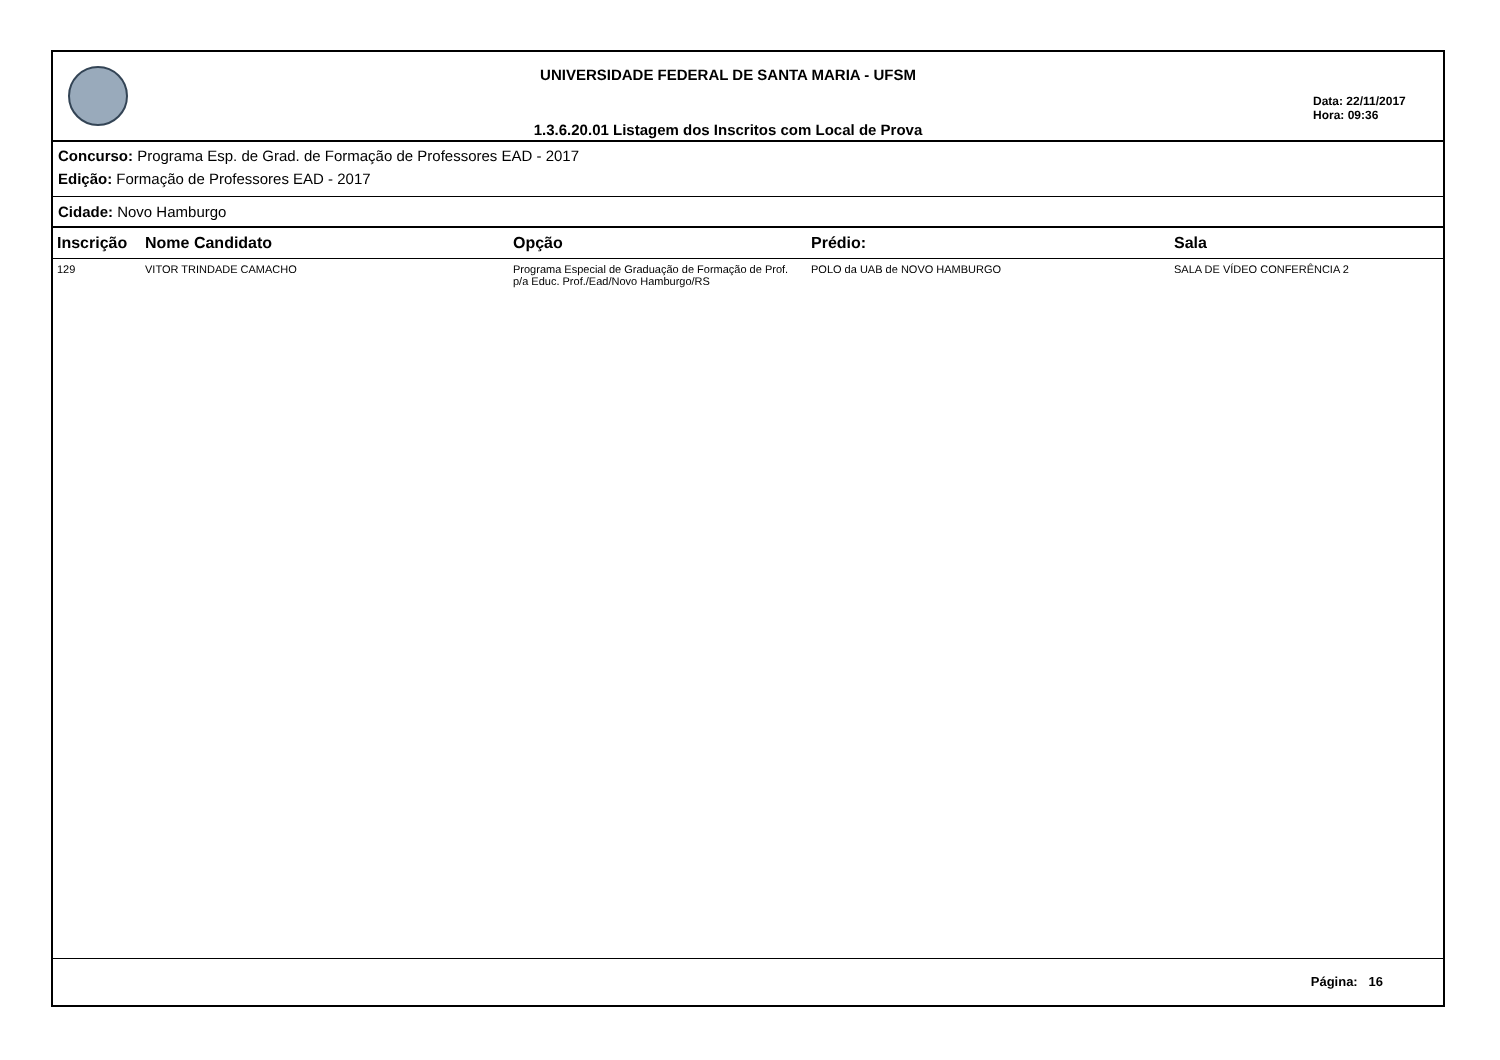UNIVERSIDADE FEDERAL DE SANTA MARIA - UFSM
1.3.6.20.01 Listagem dos Inscritos com Local de Prova
Data: 22/11/2017
Hora: 09:36
Concurso: Programa Esp. de Grad. de Formação de Professores EAD - 2017
Edição: Formação de Professores EAD - 2017
Cidade: Novo Hamburgo
| Inscrição | Nome Candidato | Opção | Prédio: | Sala |
| --- | --- | --- | --- | --- |
| 129 | VITOR TRINDADE CAMACHO | Programa Especial de Graduação de Formação de Prof. p/a Educ. Prof./Ead/Novo Hamburgo/RS | POLO da UAB de NOVO HAMBURGO | SALA DE VÍDEO CONFERÊNCIA 2 |
Página: 16